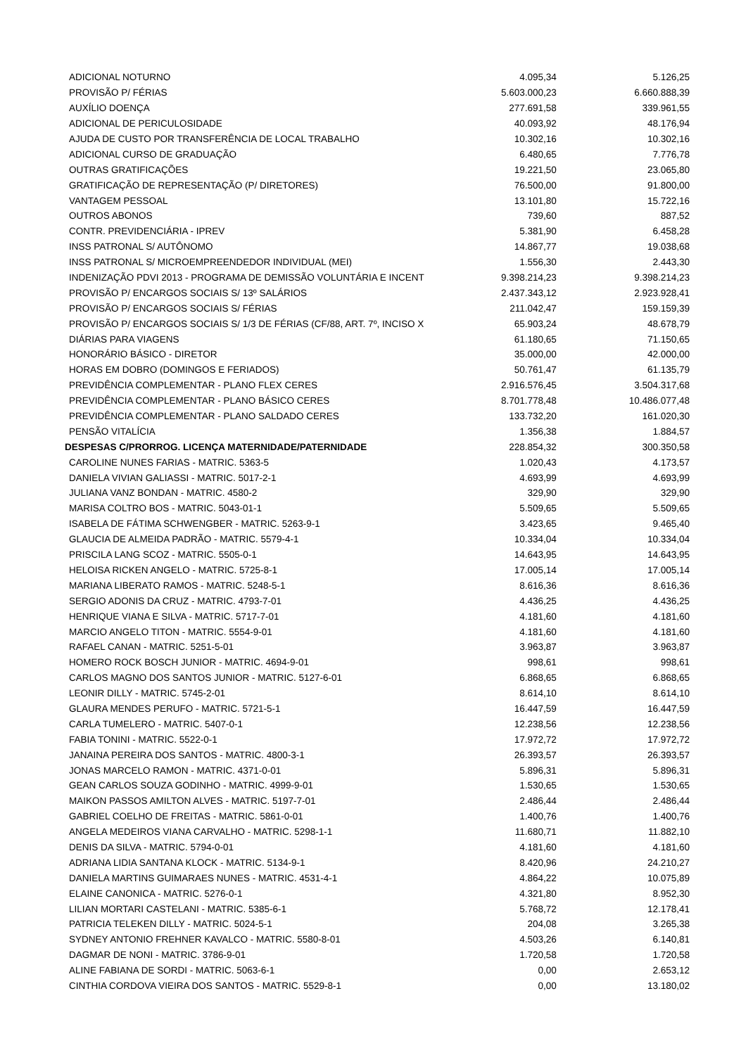| ADICIONAL NOTURNO | 4.095,34 | 5.126,25 |
| PROVISÃO P/ FÉRIAS | 5.603.000,23 | 6.660.888,39 |
| AUXÍLIO DOENÇA | 277.691,58 | 339.961,55 |
| ADICIONAL DE PERICULOSIDADE | 40.093,92 | 48.176,94 |
| AJUDA DE CUSTO POR TRANSFERÊNCIA DE LOCAL TRABALHO | 10.302,16 | 10.302,16 |
| ADICIONAL CURSO DE GRADUAÇÃO | 6.480,65 | 7.776,78 |
| OUTRAS GRATIFICAÇÕES | 19.221,50 | 23.065,80 |
| GRATIFICAÇÃO DE REPRESENTAÇÃO (P/ DIRETORES) | 76.500,00 | 91.800,00 |
| VANTAGEM PESSOAL | 13.101,80 | 15.722,16 |
| OUTROS ABONOS | 739,60 | 887,52 |
| CONTR. PREVIDENCIÁRIA - IPREV | 5.381,90 | 6.458,28 |
| INSS PATRONAL S/ AUTÔNOMO | 14.867,77 | 19.038,68 |
| INSS PATRONAL S/ MICROEMPREENDEDOR INDIVIDUAL (MEI) | 1.556,30 | 2.443,30 |
| INDENIZAÇÃO PDVI 2013 - PROGRAMA DE DEMISSÃO VOLUNTÁRIA E INCENT | 9.398.214,23 | 9.398.214,23 |
| PROVISÃO P/ ENCARGOS SOCIAIS S/ 13º SALÁRIOS | 2.437.343,12 | 2.923.928,41 |
| PROVISÃO P/ ENCARGOS SOCIAIS S/ FÉRIAS | 211.042,47 | 159.159,39 |
| PROVISÃO P/ ENCARGOS SOCIAIS S/ 1/3 DE FÉRIAS (CF/88, ART. 7º, INCISO X | 65.903,24 | 48.678,79 |
| DIÁRIAS PARA VIAGENS | 61.180,65 | 71.150,65 |
| HONORÁRIO BÁSICO - DIRETOR | 35.000,00 | 42.000,00 |
| HORAS EM DOBRO (DOMINGOS E FERIADOS) | 50.761,47 | 61.135,79 |
| PREVIDÊNCIA COMPLEMENTAR - PLANO FLEX CERES | 2.916.576,45 | 3.504.317,68 |
| PREVIDÊNCIA COMPLEMENTAR - PLANO BÁSICO CERES | 8.701.778,48 | 10.486.077,48 |
| PREVIDÊNCIA COMPLEMENTAR - PLANO SALDADO CERES | 133.732,20 | 161.020,30 |
| PENSÃO VITALÍCIA | 1.356,38 | 1.884,57 |
| DESPESAS C/PRORROG. LICENÇA MATERNIDADE/PATERNIDADE | 228.854,32 | 300.350,58 |
| CAROLINE NUNES FARIAS - MATRIC. 5363-5 | 1.020,43 | 4.173,57 |
| DANIELA VIVIAN GALIASSI - MATRIC. 5017-2-1 | 4.693,99 | 4.693,99 |
| JULIANA VANZ BONDAN - MATRIC. 4580-2 | 329,90 | 329,90 |
| MARISA COLTRO BOS - MATRIC. 5043-01-1 | 5.509,65 | 5.509,65 |
| ISABELA DE FÁTIMA SCHWENGBER - MATRIC. 5263-9-1 | 3.423,65 | 9.465,40 |
| GLAUCIA DE ALMEIDA PADRÃO - MATRIC. 5579-4-1 | 10.334,04 | 10.334,04 |
| PRISCILA LANG SCOZ - MATRIC. 5505-0-1 | 14.643,95 | 14.643,95 |
| HELOISA RICKEN ANGELO - MATRIC. 5725-8-1 | 17.005,14 | 17.005,14 |
| MARIANA LIBERATO RAMOS - MATRIC. 5248-5-1 | 8.616,36 | 8.616,36 |
| SERGIO ADONIS DA CRUZ - MATRIC. 4793-7-01 | 4.436,25 | 4.436,25 |
| HENRIQUE VIANA E SILVA - MATRIC. 5717-7-01 | 4.181,60 | 4.181,60 |
| MARCIO ANGELO TITON - MATRIC. 5554-9-01 | 4.181,60 | 4.181,60 |
| RAFAEL CANAN - MATRIC. 5251-5-01 | 3.963,87 | 3.963,87 |
| HOMERO ROCK BOSCH JUNIOR - MATRIC. 4694-9-01 | 998,61 | 998,61 |
| CARLOS MAGNO DOS SANTOS JUNIOR - MATRIC. 5127-6-01 | 6.868,65 | 6.868,65 |
| LEONIR DILLY - MATRIC. 5745-2-01 | 8.614,10 | 8.614,10 |
| GLAURA MENDES PERUFO - MATRIC. 5721-5-1 | 16.447,59 | 16.447,59 |
| CARLA TUMELERO - MATRIC. 5407-0-1 | 12.238,56 | 12.238,56 |
| FABIA TONINI - MATRIC. 5522-0-1 | 17.972,72 | 17.972,72 |
| JANAINA PEREIRA DOS SANTOS - MATRIC. 4800-3-1 | 26.393,57 | 26.393,57 |
| JONAS MARCELO RAMON - MATRIC. 4371-0-01 | 5.896,31 | 5.896,31 |
| GEAN CARLOS SOUZA GODINHO - MATRIC. 4999-9-01 | 1.530,65 | 1.530,65 |
| MAIKON PASSOS AMILTON ALVES - MATRIC. 5197-7-01 | 2.486,44 | 2.486,44 |
| GABRIEL COELHO DE FREITAS - MATRIC. 5861-0-01 | 1.400,76 | 1.400,76 |
| ANGELA MEDEIROS VIANA CARVALHO - MATRIC. 5298-1-1 | 11.680,71 | 11.882,10 |
| DENIS DA SILVA - MATRIC. 5794-0-01 | 4.181,60 | 4.181,60 |
| ADRIANA LIDIA SANTANA KLOCK - MATRIC. 5134-9-1 | 8.420,96 | 24.210,27 |
| DANIELA MARTINS GUIMARAES NUNES - MATRIC. 4531-4-1 | 4.864,22 | 10.075,89 |
| ELAINE CANONICA - MATRIC. 5276-0-1 | 4.321,80 | 8.952,30 |
| LILIAN MORTARI CASTELANI - MATRIC. 5385-6-1 | 5.768,72 | 12.178,41 |
| PATRICIA TELEKEN DILLY - MATRIC. 5024-5-1 | 204,08 | 3.265,38 |
| SYDNEY ANTONIO FREHNER KAVALCO - MATRIC. 5580-8-01 | 4.503,26 | 6.140,81 |
| DAGMAR DE NONI - MATRIC. 3786-9-01 | 1.720,58 | 1.720,58 |
| ALINE FABIANA DE SORDI - MATRIC. 5063-6-1 | 0,00 | 2.653,12 |
| CINTHIA CORDOVA VIEIRA DOS SANTOS - MATRIC. 5529-8-1 | 0,00 | 13.180,02 |